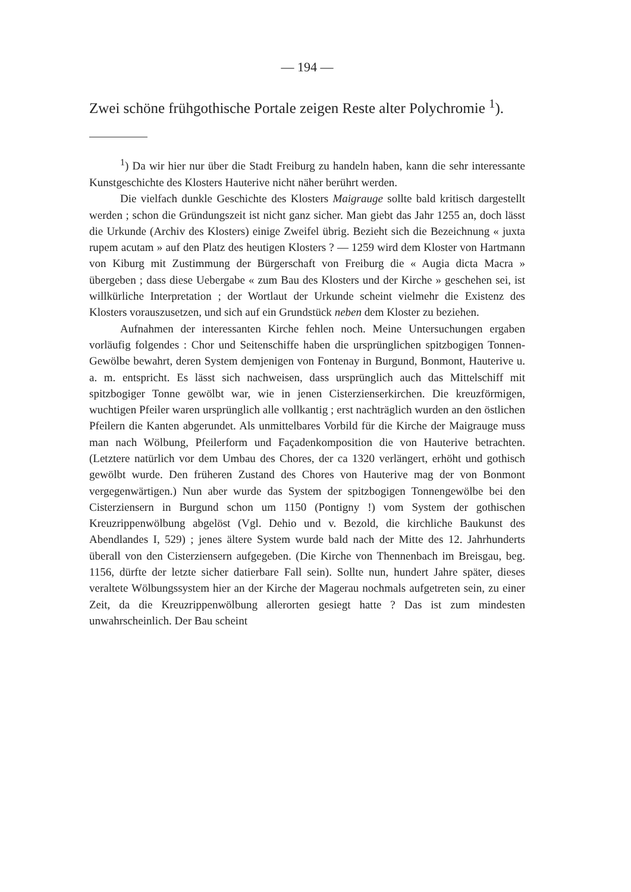— 194 —
Zwei schöne frühgothische Portale zeigen Reste alter Polychromie <sup>1</sup>).
<sup>1</sup>) Da wir hier nur über die Stadt Freiburg zu handeln haben, kann die sehr interessante Kunstgeschichte des Klosters Hauterive nicht näher berührt werden.
Die vielfach dunkle Geschichte des Klosters Maigrauge sollte bald kritisch dargestellt werden ; schon die Gründungszeit ist nicht ganz sicher. Man giebt das Jahr 1255 an, doch lässt die Urkunde (Archiv des Klosters) einige Zweifel übrig. Bezieht sich die Bezeichnung « juxta rupem acutam » auf den Platz des heutigen Klosters ? — 1259 wird dem Kloster von Hartmann von Kiburg mit Zustimmung der Bürgerschaft von Freiburg die « Augia dicta Macra » übergeben ; dass diese Uebergabe « zum Bau des Klosters und der Kirche » geschehen sei, ist willkürliche Interpretation ; der Wortlaut der Urkunde scheint vielmehr die Existenz des Klosters vorauszusetzen, und sich auf ein Grundstück neben dem Kloster zu beziehen.
Aufnahmen der interessanten Kirche fehlen noch. Meine Untersuchungen ergaben vorläufig folgendes : Chor und Seitenschiffe haben die ursprünglichen spitzbogigen Tonnen-Gewölbe bewahrt, deren System demjenigen von Fontenay in Burgund, Bonmont, Hauterive u. a. m. entspricht. Es lässt sich nachweisen, dass ursprünglich auch das Mittelschiff mit spitzbogiger Tonne gewölbt war, wie in jenen Cisterzienserkirchen. Die kreuzförmigen, wuchtigen Pfeiler waren ursprünglich alle vollkantig ; erst nachträglich wurden an den östlichen Pfeilern die Kanten abgerundet. Als unmittelbares Vorbild für die Kirche der Maigrauge muss man nach Wölbung, Pfeilerform und Façadenkomposition die von Hauterive betrachten. (Letztere natürlich vor dem Umbau des Chores, der ca 1320 verlängert, erhöht und gothisch gewölbt wurde. Den früheren Zustand des Chores von Hauterive mag der von Bonmont vergegenwärtigen.) Nun aber wurde das System der spitzbogigen Tonnengewölbe bei den Cisterziensern in Burgund schon um 1150 (Pontigny !) vom System der gothischen Kreuzrippenwölbung abgelöst (Vgl. Dehio und v. Bezold, die kirchliche Baukunst des Abendlandes I, 529) ; jenes ältere System wurde bald nach der Mitte des 12. Jahrhunderts überall von den Cisterziensern aufgegeben. (Die Kirche von Thennenbach im Breisgau, beg. 1156, dürfte der letzte sicher datierbare Fall sein). Sollte nun, hundert Jahre später, dieses veraltete Wölbungssystem hier an der Kirche der Magerau nochmals aufgetreten sein, zu einer Zeit, da die Kreuzrippenwölbung allerorten gesiegt hatte ? Das ist zum mindesten unwahrscheinlich. Der Bau scheint